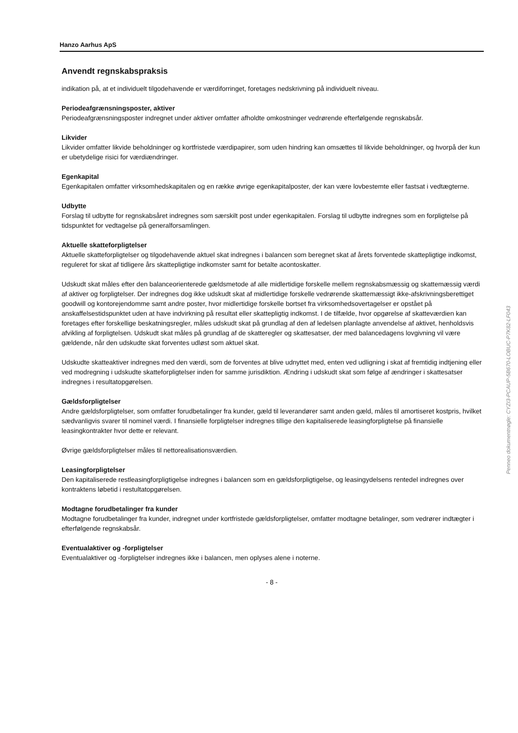Hanzo Aarhus ApS
Anvendt regnskabspraksis
indikation på, at et individuelt tilgodehavende er værdiforringet, foretages nedskrivning på individuelt niveau.
Periodeafgrænsningsposter, aktiver
Periodeafgrænsningsposter indregnet under aktiver omfatter afholdte omkostninger vedrørende efterfølgende regnskabsår.
Likvider
Likvider omfatter likvide beholdninger og kortfristede værdipapirer, som uden hindring kan omsættes til likvide beholdninger, og hvorpå der kun er ubetydelige risici for værdiændringer.
Egenkapital
Egenkapitalen omfatter virksomhedskapitalen og en række øvrige egenkapitalposter, der kan være lovbestemte eller fastsat i vedtægterne.
Udbytte
Forslag til udbytte for regnskabsåret indregnes som særskilt post under egenkapitalen. Forslag til udbytte indregnes som en forpligtelse på tidspunktet for vedtagelse på generalforsamlingen.
Aktuelle skatteforpligtelser
Aktuelle skatteforpligtelser og tilgodehavende aktuel skat indregnes i balancen som beregnet skat af årets forventede skattepligtige indkomst, reguleret for skat af tidligere års skattepligtige indkomster samt for betalte acontoskatter.
Udskudt skat måles efter den balanceorienterede gældsmetode af alle midlertidige forskelle mellem regnskabsmæssig og skattemæssig værdi af aktiver og forpligtelser. Der indregnes dog ikke udskudt skat af midlertidige forskelle vedrørende skattemæssigt ikke-afskrivningsberettiget goodwill og kontorejendomme samt andre poster, hvor midlertidige forskelle bortset fra virksomhedsovertagelser er opstået på anskaffelsestidspunktet uden at have indvirkning på resultat eller skattepligtig indkomst. I de tilfælde, hvor opgørelse af skatteværdien kan foretages efter forskellige beskatningsregler, måles udskudt skat på grundlag af den af ledelsen planlagte anvendelse af aktivet, henholdsvis afvikling af forpligtelsen. Udskudt skat måles på grundlag af de skatteregler og skattesatser, der med balancedagens lovgivning vil være gældende, når den udskudte skat forventes udløst som aktuel skat.
Udskudte skatteaktiver indregnes med den værdi, som de forventes at blive udnyttet med, enten ved udligning i skat af fremtidig indtjening eller ved modregning i udskudte skatteforpligtelser inden for samme jurisdiktion. Ændring i udskudt skat som følge af ændringer i skattesatser indregnes i resultatopgørelsen.
Gældsforpligtelser
Andre gældsforpligtelser, som omfatter forudbetalinger fra kunder, gæld til leverandører samt anden gæld, måles til amortiseret kostpris, hvilket sædvanligvis svarer til nominel værdi. I finansielle forpligtelser indregnes tillige den kapitaliserede leasingforpligtelse på finansielle leasingkontrakter hvor dette er relevant.
Øvrige gældsforpligtelser måles til nettorealisationsværdien.
Leasingforpligtelser
Den kapitaliserede restleasingforpligtigelse indregnes i balancen som en gældsforpligtigelse, og leasingydelsens rentedel indregnes over kontraktens løbetid i restultatopgørelsen.
Modtagne forudbetalinger fra kunder
Modtagne forudbetalinger fra kunder, indregnet under kortfristede gældsforpligtelser, omfatter modtagne betalinger, som vedrører indtægter i efterfølgende regnskabsår.
Eventualaktiver og -forpligtelser
Eventualaktiver og -forpligtelser indregnes ikke i balancen, men oplyses alene i noterne.
- 8 -
Penneo dokumentnøgle: CYZI3-PCAUP-5B670-LOBUC-P7K82-LF043